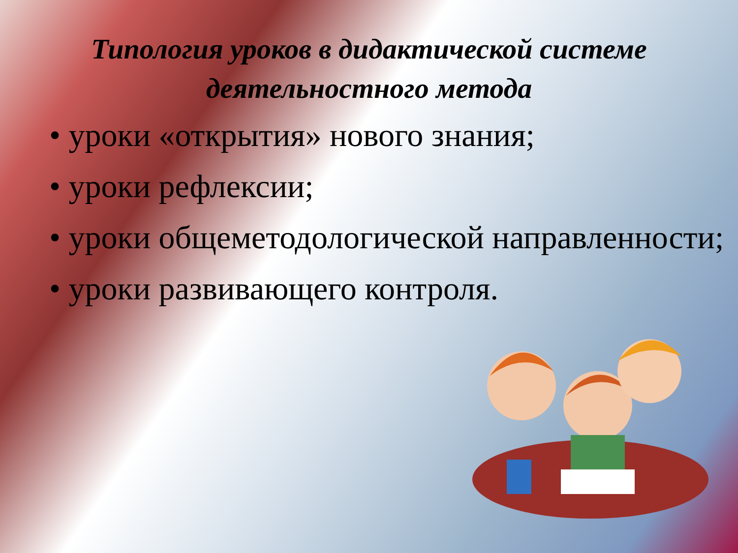Типология уроков в дидактической системе деятельностного метода
• уроки «открытия» нового знания;
• уроки рефлексии;
• уроки общеметодологической направленности;
• уроки развивающего контроля.